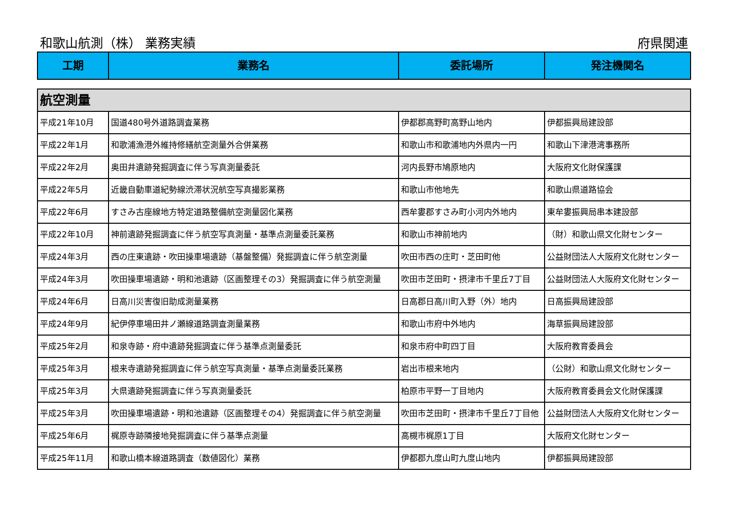和歌山航測（株） 業務実績 府県関連
| 工期 | 業務名 | 委託場所 | 発注機関名 |
| --- | --- | --- | --- |
| 航空測量 | | | |
| 平成21年10月 | 国道480号外道路調査業務 | 伊都郡高野町高野山地内 | 伊都振興局建設部 |
| 平成22年1月 | 和歌浦漁港外維持修繕航空測量外合併業務 | 和歌山市和歌浦地内外県内一円 | 和歌山下津港湾事務所 |
| 平成22年2月 | 奥田井遺跡発掘調査に伴う写真測量委託 | 河内長野市鳩原地内 | 大阪府文化財保護課 |
| 平成22年5月 | 近畿自動車道紀勢線渋滞状況航空写真撮影業務 | 和歌山市他地先 | 和歌山県道路協会 |
| 平成22年6月 | すさみ古座線地方特定道路整備航空測量図化業務 | 西牟婁郡すさみ町小河内外地内 | 東牟婁振興局串本建設部 |
| 平成22年10月 | 神前遺跡発掘調査に伴う航空写真測量・基準点測量委託業務 | 和歌山市神前地内 | （財）和歌山県文化財センター |
| 平成24年3月 | 西の庄東遺跡・吹田操車場遺跡（基盤整備）発掘調査に伴う航空測量 | 吹田市西の庄町・芝田町他 | 公益財団法人大阪府文化財センター |
| 平成24年3月 | 吹田操車場遺跡・明和池遺跡（区画整理その3）発掘調査に伴う航空測量 | 吹田市芝田町・摂津市千里丘7丁目 | 公益財団法人大阪府文化財センター |
| 平成24年6月 | 日高川災害復旧助成測量業務 | 日高郡日高川町入野（外）地内 | 日高振興局建設部 |
| 平成24年9月 | 紀伊停車場田井ノ瀬線道路調査測量業務 | 和歌山市府中外地内 | 海草振興局建設部 |
| 平成25年2月 | 和泉寺跡・府中遺跡発掘調査に伴う基準点測量委託 | 和泉市府中町四丁目 | 大阪府教育委員会 |
| 平成25年3月 | 根来寺遺跡発掘調査に伴う航空写真測量・基準点測量委託業務 | 岩出市根来地内 | （公財）和歌山県文化財センター |
| 平成25年3月 | 大県遺跡発掘調査に伴う写真測量委託 | 柏原市平野一丁目地内 | 大阪府教育委員会文化財保護課 |
| 平成25年3月 | 吹田操車場遺跡・明和池遺跡（区画整理その4）発掘調査に伴う航空測量 | 吹田市芝田町・摂津市千里丘7丁目他 | 公益財団法人大阪府文化財センター |
| 平成25年6月 | 梶原寺跡隣接地発掘調査に伴う基準点測量 | 高槻市梶原1丁目 | 大阪府文化財センター |
| 平成25年11月 | 和歌山橋本線道路調査（数値図化）業務 | 伊都郡九度山町九度山地内 | 伊都振興局建設部 |